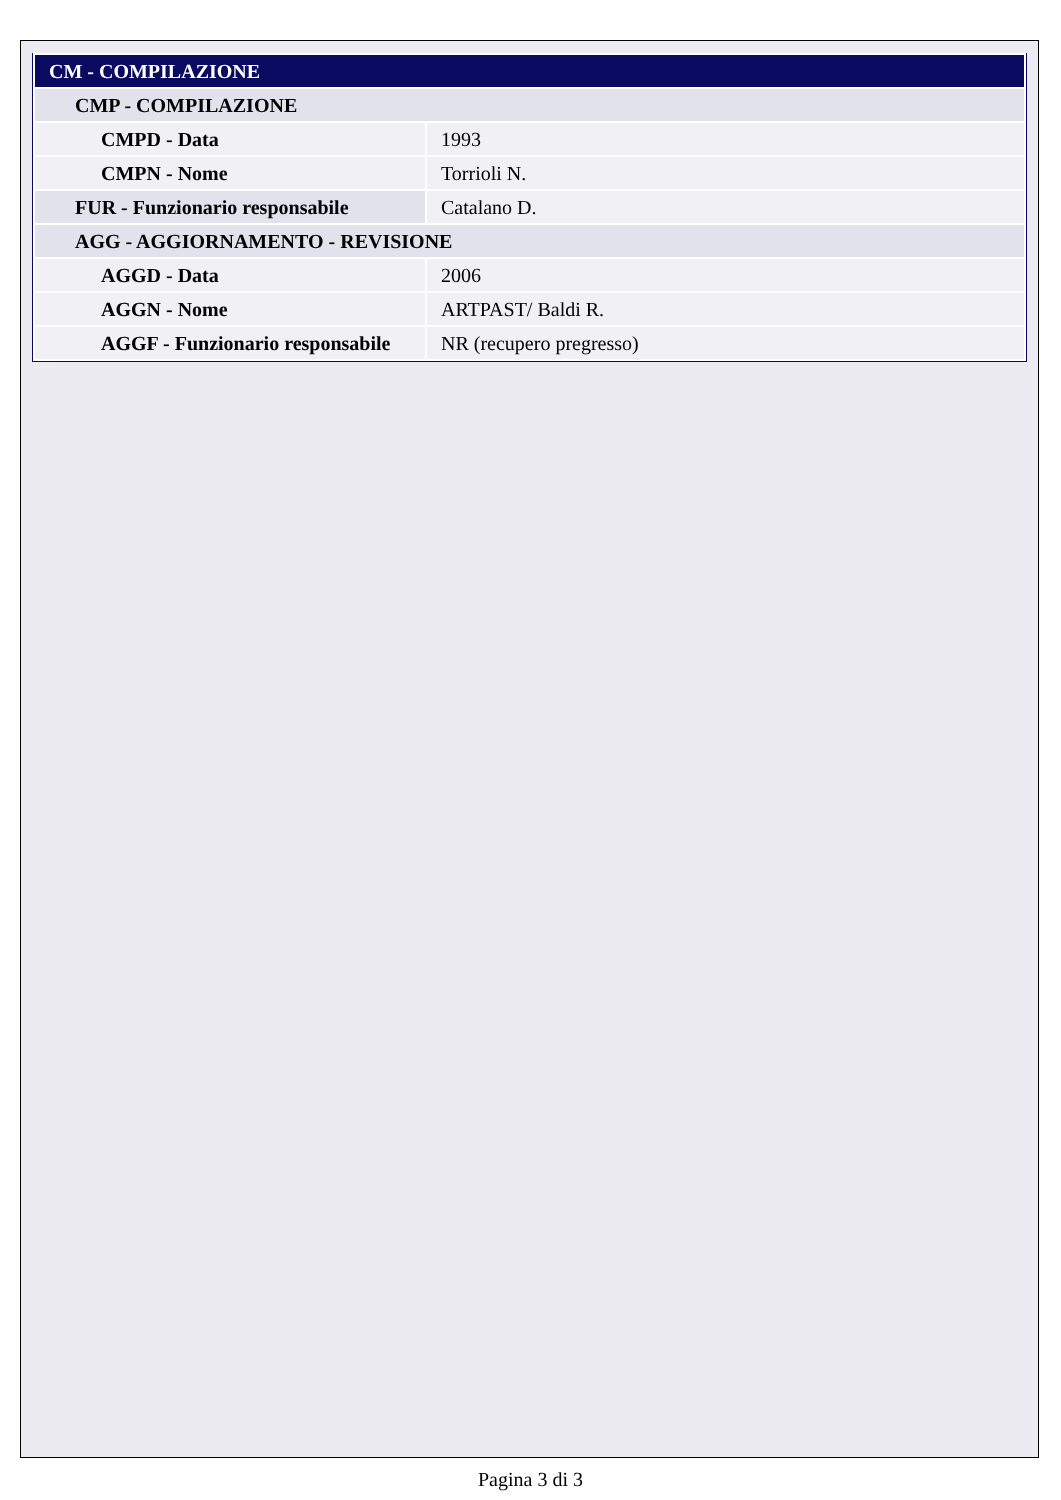| CM - COMPILAZIONE | |
| CMP - COMPILAZIONE | |
| CMPD - Data | 1993 |
| CMPN - Nome | Torrioli N. |
| FUR - Funzionario responsabile | Catalano D. |
| AGG - AGGIORNAMENTO - REVISIONE | |
| AGGD - Data | 2006 |
| AGGN - Nome | ARTPAST/ Baldi R. |
| AGGF - Funzionario responsabile | NR (recupero pregresso) |
Pagina 3 di 3